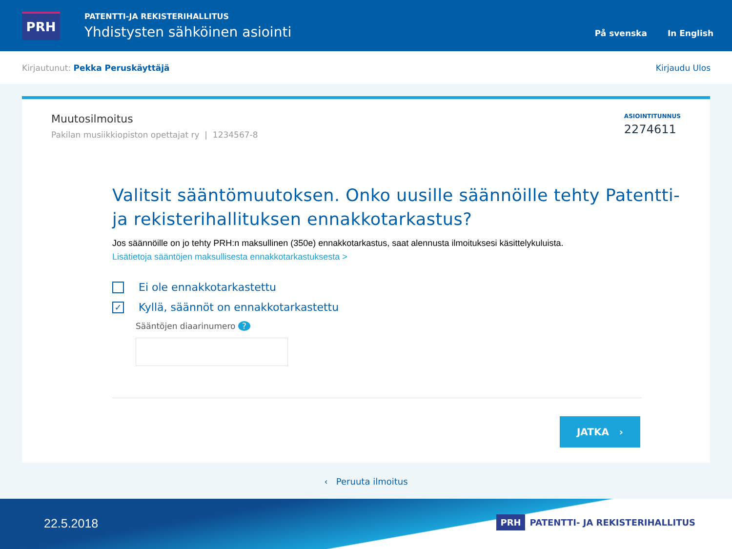PRH
PATENTTI-JA REKISTERIHALLITUS
Yhdistysten sähköinen asiointi
På svenska In English
Kirjautunut: Pekka Peruskäyttäjä Kirjaudu Ulos
Muutosilmoitus
Pakilan musiikkiopiston opettajat ry | 1234567-8
ASIOINTITUNNUS
2274611
Valitsit sääntömuutoksen. Onko uusille säännöille tehty Patentti- ja rekisterihallituksen ennakkotarkastus?
Jos säännöille on jo tehty PRH:n maksullinen (350e) ennakkotarkastus, saat alennusta ilmoituksesi käsittelykuluista.
Lisätietoja sääntöjen maksullisesta ennakkotarkastuksesta >
Ei ole ennakkotarkastettu
✓
Kyllä, säännöt on ennakkotarkastettu
Sääntöjen diaarinumero ?
JATKA ›
‹ Peruuta ilmoitus
22.5.2018 PRH PATENTTI- JA REKISTERIHALLITUS